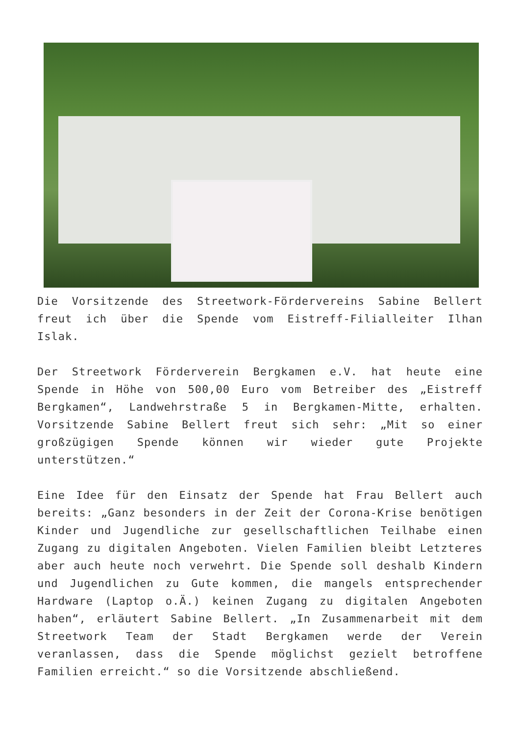Die Vorsitzende des Streetwork-Fördervereins Sabine Bellert freut ich über die Spende vom Eistreff-Filialleiter Ilhan Islak.
Der Streetwork Förderverein Bergkamen e.V. hat heute eine Spende in Höhe von 500,00 Euro vom Betreiber des „Eistreff Bergkamen“, Landwehrstraße 5 in Bergkamen-Mitte, erhalten. Vorsitzende Sabine Bellert freut sich sehr: „Mit so einer großzügigen Spende können wir wieder gute Projekte unterstützen.“
Eine Idee für den Einsatz der Spende hat Frau Bellert auch bereits: „Ganz besonders in der Zeit der Corona-Krise benötigen Kinder und Jugendliche zur gesellschaftlichen Teilhabe einen Zugang zu digitalen Angeboten. Vielen Familien bleibt Letzteres aber auch heute noch verwehrt. Die Spende soll deshalb Kindern und Jugendlichen zu Gute kommen, die mangels entsprechender Hardware (Laptop o.Ä.) keinen Zugang zu digitalen Angeboten haben“, erläutert Sabine Bellert. „In Zusammenarbeit mit dem Streetwork Team der Stadt Bergkamen werde der Verein veranlassen, dass die Spende möglichst gezielt betroffene Familien erreicht.“ so die Vorsitzende abschließend.